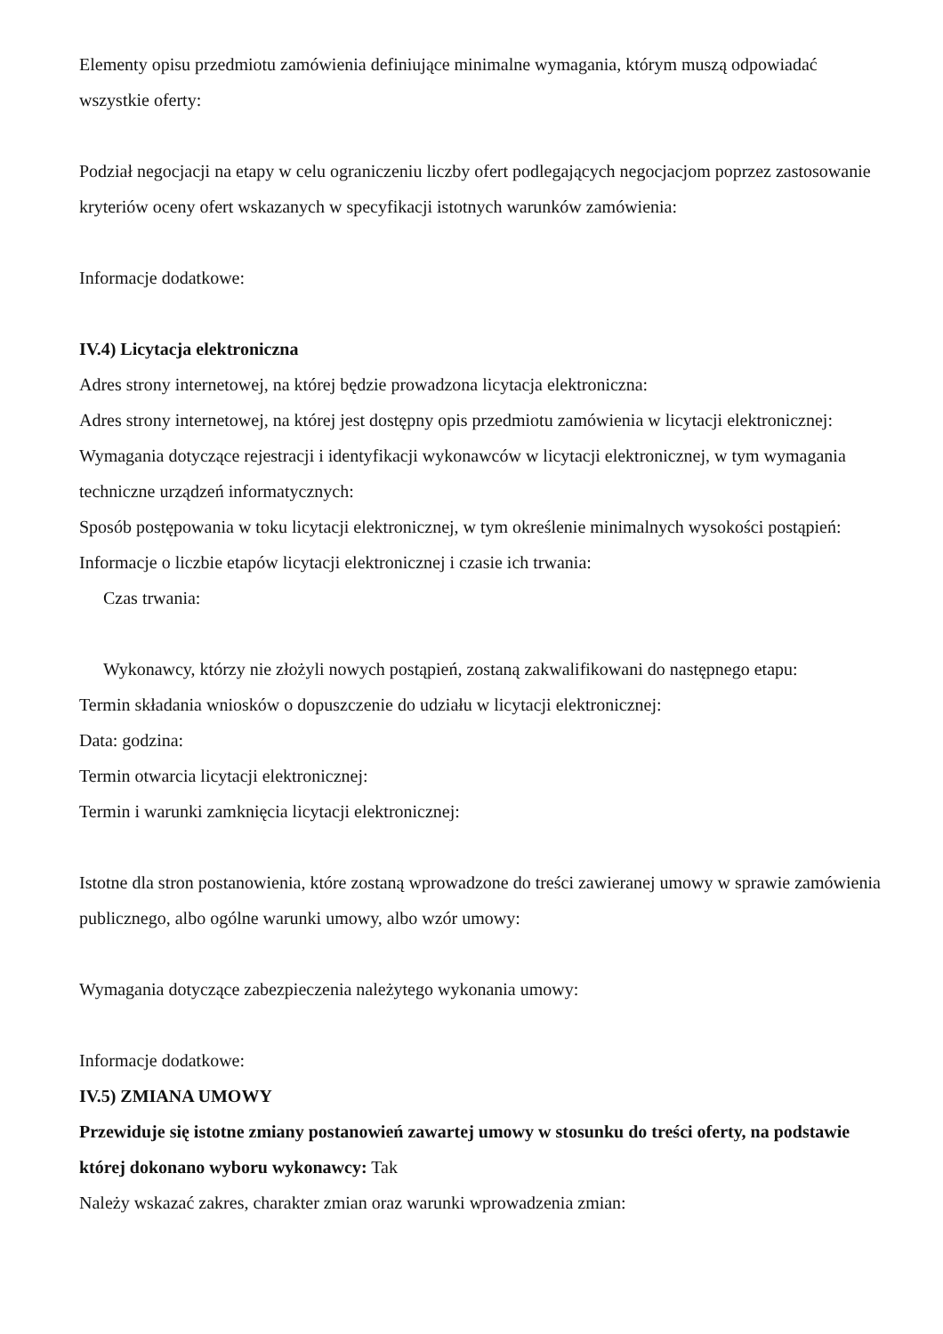Elementy opisu przedmiotu zamówienia definiujące minimalne wymagania, którym muszą odpowiadać wszystkie oferty:
Podział negocjacji na etapy w celu ograniczeniu liczby ofert podlegających negocjacjom poprzez zastosowanie kryteriów oceny ofert wskazanych w specyfikacji istotnych warunków zamówienia:
Informacje dodatkowe:
IV.4) Licytacja elektroniczna
Adres strony internetowej, na której będzie prowadzona licytacja elektroniczna:
Adres strony internetowej, na której jest dostępny opis przedmiotu zamówienia w licytacji elektronicznej:
Wymagania dotyczące rejestracji i identyfikacji wykonawców w licytacji elektronicznej, w tym wymagania techniczne urządzeń informatycznych:
Sposób postępowania w toku licytacji elektronicznej, w tym określenie minimalnych wysokości postąpień:
Informacje o liczbie etapów licytacji elektronicznej i czasie ich trwania:
Czas trwania:
Wykonawcy, którzy nie złożyli nowych postąpień, zostaną zakwalifikowani do następnego etapu:
Termin składania wniosków o dopuszczenie do udziału w licytacji elektronicznej:
Data: godzina:
Termin otwarcia licytacji elektronicznej:
Termin i warunki zamknięcia licytacji elektronicznej:
Istotne dla stron postanowienia, które zostaną wprowadzone do treści zawieranej umowy w sprawie zamówienia publicznego, albo ogólne warunki umowy, albo wzór umowy:
Wymagania dotyczące zabezpieczenia należytego wykonania umowy:
Informacje dodatkowe:
IV.5) ZMIANA UMOWY
Przewiduje się istotne zmiany postanowień zawartej umowy w stosunku do treści oferty, na podstawie której dokonano wyboru wykonawcy: Tak
Należy wskazać zakres, charakter zmian oraz warunki wprowadzenia zmian: